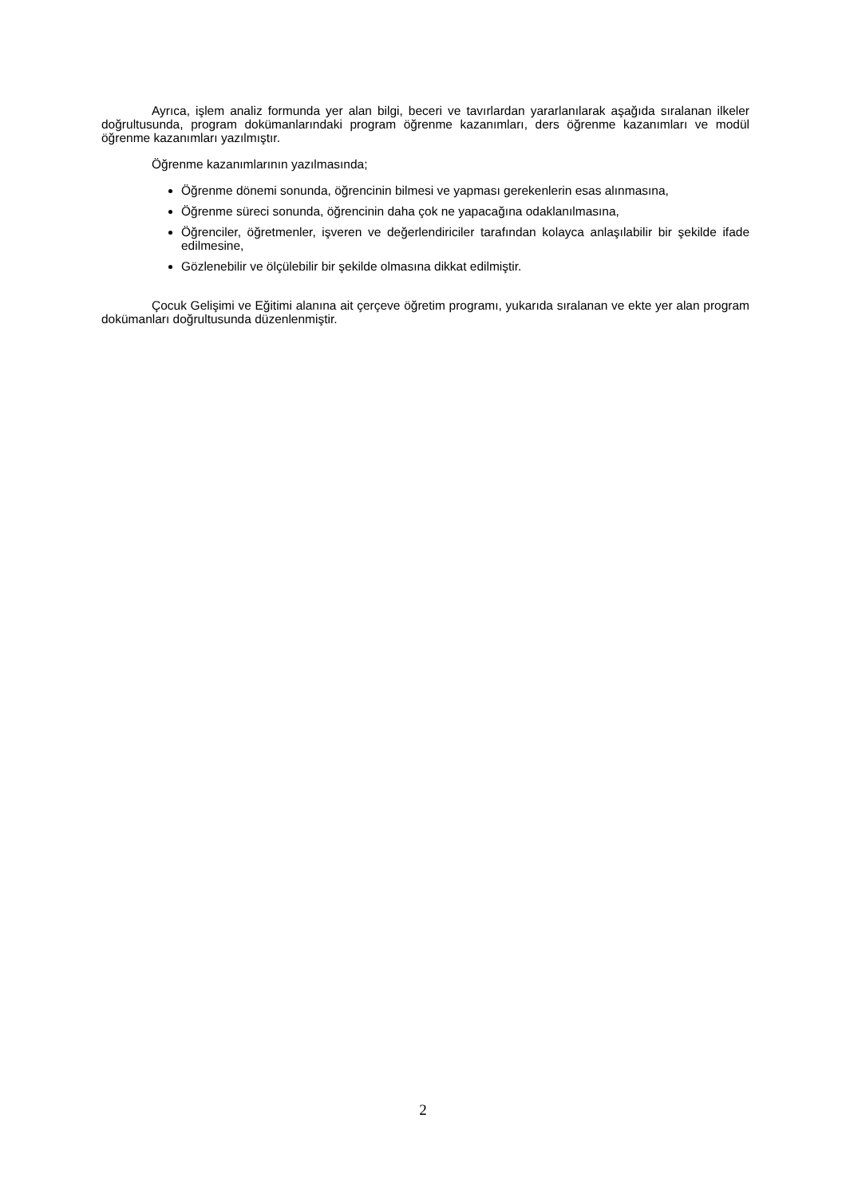Ayrıca, işlem analiz formunda yer alan bilgi, beceri ve tavırlardan yararlanılarak aşağıda sıralanan ilkeler doğrultusunda, program dokümanlarındaki program öğrenme kazanımları, ders öğrenme kazanımları ve modül öğrenme kazanımları yazılmıştır.
Öğrenme kazanımlarının yazılmasında;
Öğrenme dönemi sonunda, öğrencinin bilmesi ve yapması gerekenlerin esas alınmasına,
Öğrenme süreci sonunda, öğrencinin daha çok ne yapacağına odaklanılmasına,
Öğrenciler, öğretmenler, işveren ve değerlendiriciler tarafından kolayca anlaşılabilir bir şekilde ifade edilmesine,
Gözlenebilir ve ölçülebilir bir şekilde olmasına dikkat edilmiştir.
Çocuk Gelişimi ve Eğitimi alanına ait çerçeve öğretim programı, yukarıda sıralanan ve ekte yer alan program dokümanları doğrultusunda düzenlenmiştir.
2